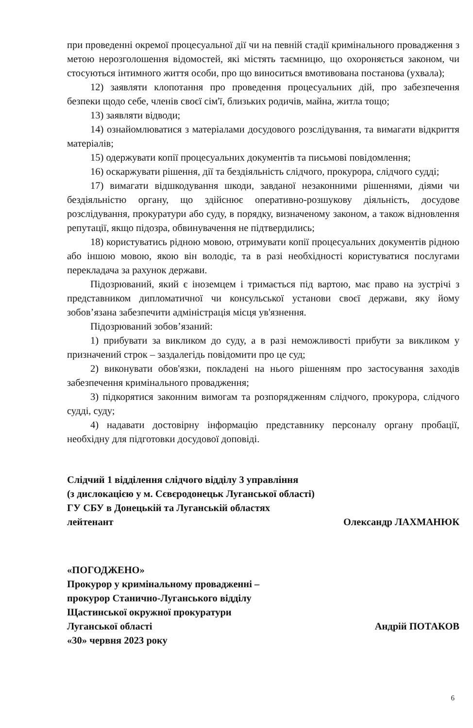при проведенні окремої процесуальної дії чи на певній стадії кримінального провадження з метою нерозголошення відомостей, які містять таємницю, що охороняється законом, чи стосуються інтимного життя особи, про що виноситься вмотивована постанова (ухвала);
12) заявляти клопотання про проведення процесуальних дій, про забезпечення безпеки щодо себе, членів своєї сім'ї, близьких родичів, майна, житла тощо;
13) заявляти відводи;
14) ознайомлюватися з матеріалами досудового розслідування, та вимагати відкриття матеріалів;
15) одержувати копії процесуальних документів та письмові повідомлення;
16) оскаржувати рішення, дії та бездіяльність слідчого, прокурора, слідчого судді;
17) вимагати відшкодування шкоди, завданої незаконними рішеннями, діями чи бездіяльністю органу, що здійснює оперативно-розшукову діяльність, досудове розслідування, прокуратури або суду, в порядку, визначеному законом, а також відновлення репутації, якщо підозра, обвинувачення не підтвердились;
18) користуватись рідною мовою, отримувати копії процесуальних документів рідною або іншою мовою, якою він володіє, та в разі необхідності користуватися послугами перекладача за рахунок держави.
Підозрюваний, який є іноземцем і тримається під вартою, має право на зустрічі з представником дипломатичної чи консульської установи своєї держави, яку йому зобов’язана забезпечити адміністрація місця ув'язнення.
Підозрюваний зобов’язаний:
1) прибувати за викликом до суду, а в разі неможливості прибути за викликом у призначений строк – заздалегідь повідомити про це суд;
2) виконувати обов'язки, покладені на нього рішенням про застосування заходів забезпечення кримінального провадження;
3) підкорятися законним вимогам та розпорядженням слідчого, прокурора, слідчого судді, суду;
4) надавати достовірну інформацію представнику персоналу органу пробації, необхідну для підготовки досудової доповіді.
Слідчий 1 відділення слідчого відділу 3 управління
(з дислокацією у м. Сєвєродонецьк Луганської області)
ГУ СБУ в Донецькій та Луганській областях
лейтенант Олександр ЛАХМАНЮК
«ПОГОДЖЕНО»
Прокурор у кримінальному провадженні –
прокурор Станично-Луганського відділу
Щастинської окружної прокуратури
Луганської області Андрій ПОТАКОВ
«30» червня 2023 року
6